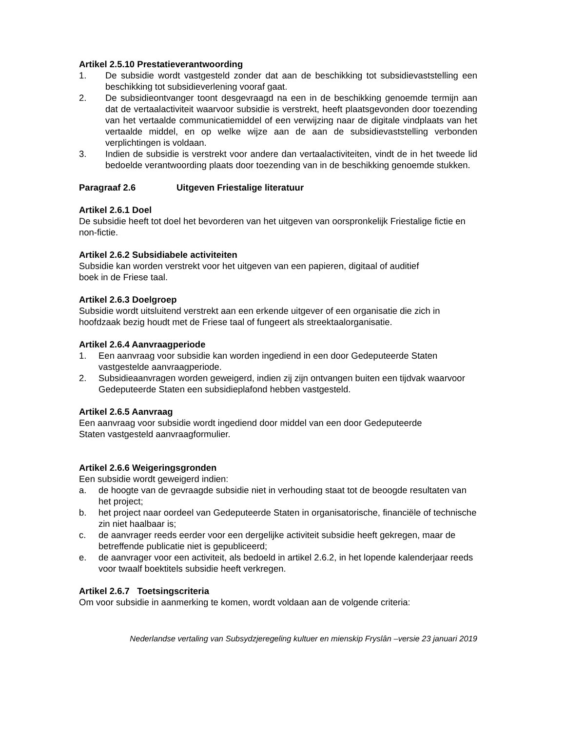Artikel 2.5.10 Prestatieverantwoording
1. De subsidie wordt vastgesteld zonder dat aan de beschikking tot subsidievaststelling een beschikking tot subsidieverlening vooraf gaat.
2. De subsidieontvanger toont desgevraagd na een in de beschikking genoemde termijn aan dat de vertaalactiviteit waarvoor subsidie is verstrekt, heeft plaatsgevonden door toezending van het vertaalde communicatiemiddel of een verwijzing naar de digitale vindplaats van het vertaalde middel, en op welke wijze aan de aan de subsidievaststelling verbonden verplichtingen is voldaan.
3. Indien de subsidie is verstrekt voor andere dan vertaalactiviteiten, vindt de in het tweede lid bedoelde verantwoording plaats door toezending van in de beschikking genoemde stukken.
Paragraaf 2.6 Uitgeven Friestalige literatuur
Artikel 2.6.1 Doel
De subsidie heeft tot doel het bevorderen van het uitgeven van oorspronkelijk Friestalige fictie en non-fictie.
Artikel 2.6.2 Subsidiabele activiteiten
Subsidie kan worden verstrekt voor het uitgeven van een papieren, digitaal of auditief
boek in de Friese taal.
Artikel 2.6.3 Doelgroep
Subsidie wordt uitsluitend verstrekt aan een erkende uitgever of een organisatie die zich in hoofdzaak bezig houdt met de Friese taal of fungeert als streektaalorganisatie.
Artikel 2.6.4 Aanvraagperiode
1. Een aanvraag voor subsidie kan worden ingediend in een door Gedeputeerde Staten vastgestelde aanvraagperiode.
2. Subsidieaanvragen worden geweigerd, indien zij zijn ontvangen buiten een tijdvak waarvoor Gedeputeerde Staten een subsidieplafond hebben vastgesteld.
Artikel 2.6.5 Aanvraag
Een aanvraag voor subsidie wordt ingediend door middel van een door Gedeputeerde
Staten vastgesteld aanvraagformulier.
Artikel 2.6.6 Weigeringsgronden
Een subsidie wordt geweigerd indien:
a. de hoogte van de gevraagde subsidie niet in verhouding staat tot de beoogde resultaten van het project;
b. het project naar oordeel van Gedeputeerde Staten in organisatorische, financiële of technische zin niet haalbaar is;
c. de aanvrager reeds eerder voor een dergelijke activiteit subsidie heeft gekregen, maar de betreffende publicatie niet is gepubliceerd;
e. de aanvrager voor een activiteit, als bedoeld in artikel 2.6.2, in het lopende kalenderjaar reeds voor twaalf boektitels subsidie heeft verkregen.
Artikel 2.6.7 Toetsingscriteria
Om voor subsidie in aanmerking te komen, wordt voldaan aan de volgende criteria:
Nederlandse vertaling van Subsydzjeregeling kultuer en mienskip Fryslân –versie 23 januari 2019